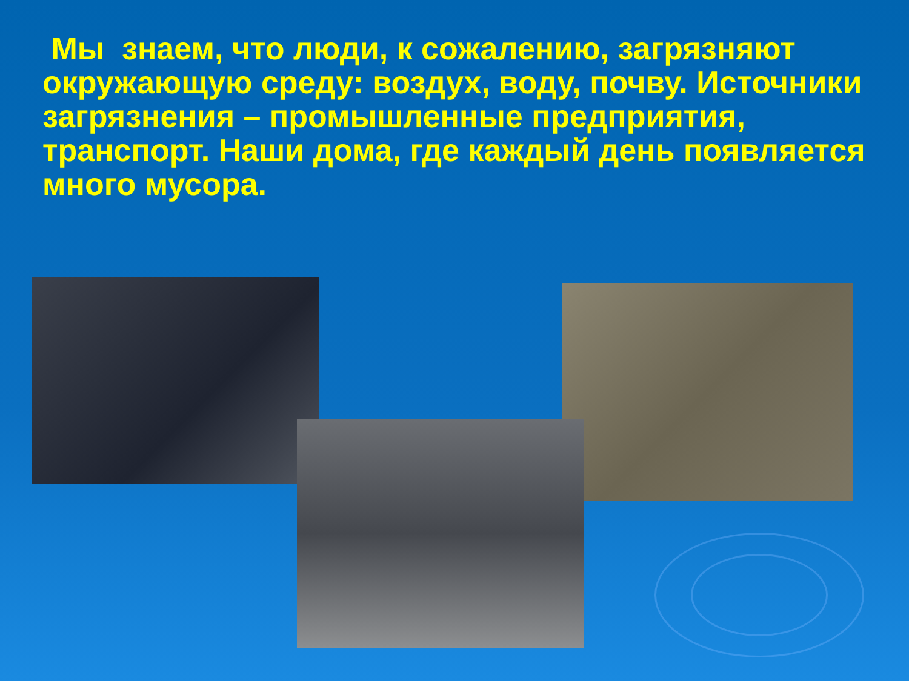Мы знаем, что люди, к сожалению, загрязняют окружающую среду: воздух, воду, почву. Источники загрязнения – промышленные предприятия, транспорт. Наши дома, где каждый день появляется много мусора.